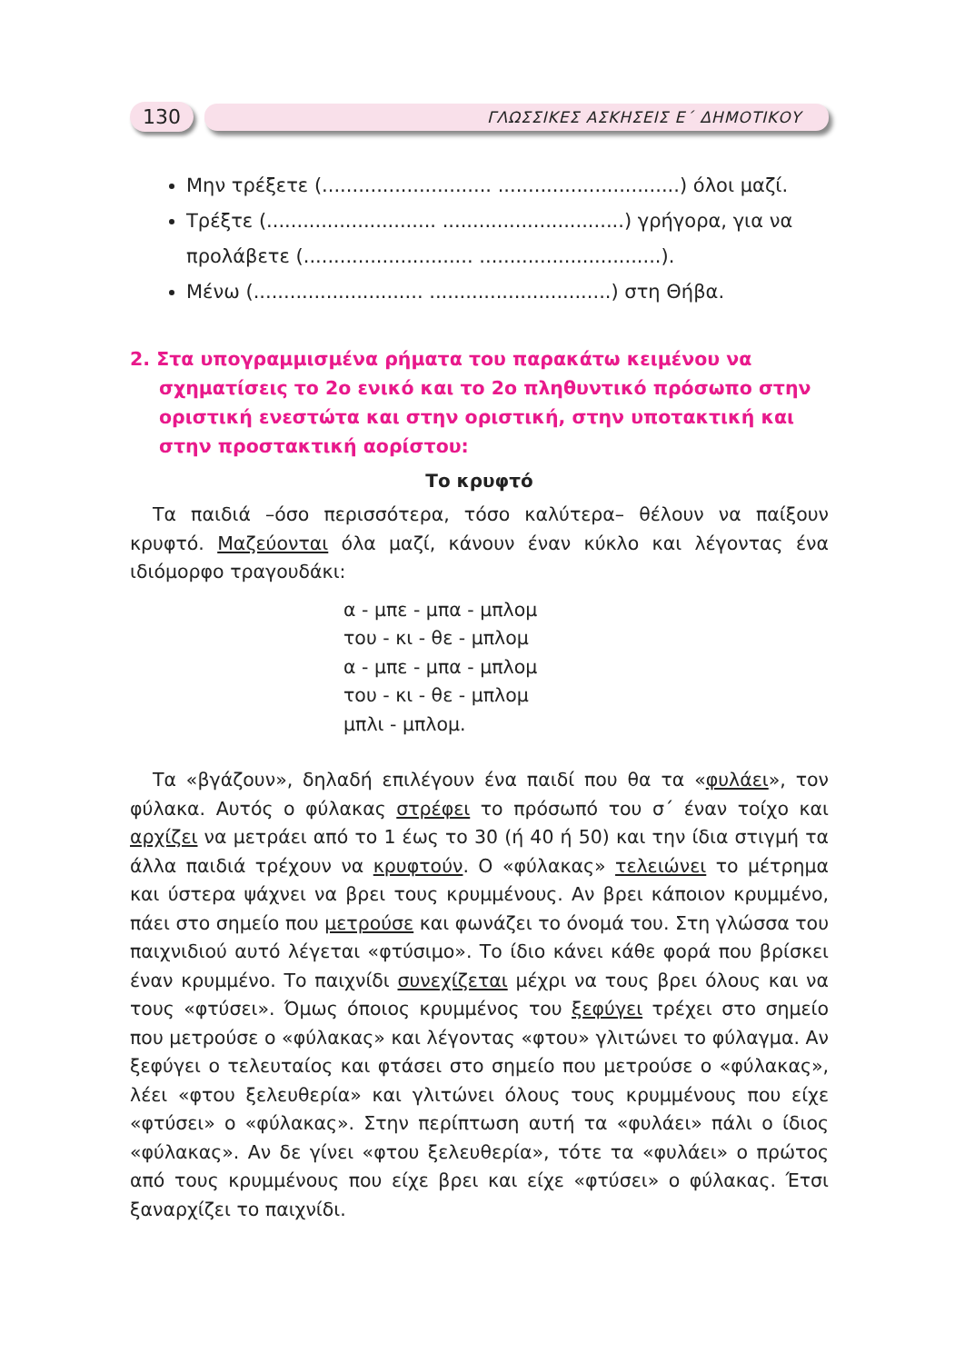130
ΓΛΩΣΣΙΚΕΣ ΑΣΚΗΣΕΙΣ Ε΄ ΔΗΜΟΤΙΚΟΥ
Μην τρέξετε (............................ ..............................) όλοι μαζί.
Τρέξτε (............................ ..............................) γρήγορα, για να προλάβετε (............................ ..............................).
Μένω (............................ ..............................) στη Θήβα.
2. Στα υπογραμμισμένα ρήματα του παρακάτω κειμένου να σχηματίσεις το 2ο ενικό και το 2ο πληθυντικό πρόσωπο στην οριστική ενεστώτα και στην οριστική, στην υποτακτική και στην προστακτική αορίστου:
Το κρυφτό
Τα παιδιά –όσο περισσότερα, τόσο καλύτερα– θέλουν να παίξουν κρυφτό. Μαζεύονται όλα μαζί, κάνουν έναν κύκλο και λέγοντας ένα ιδιόμορφο τραγουδάκι:
α - μπε - μπα - μπλομ
του - κι - θε - μπλομ
α - μπε - μπα - μπλομ
του - κι - θε - μπλομ
μπλι - μπλομ.
Τα «βγάζουν», δηλαδή επιλέγουν ένα παιδί που θα τα «φυλάει», τον φύλακα. Αυτός ο φύλακας στρέφει το πρόσωπό του σ΄ έναν τοίχο και αρχίζει να μετράει από το 1 έως το 30 (ή 40 ή 50) και την ίδια στιγμή τα άλλα παιδιά τρέχουν να κρυφτούν. Ο «φύλακας» τελειώνει το μέτρημα και ύστερα ψάχνει να βρει τους κρυμμένους. Αν βρει κάποιον κρυμμένο, πάει στο σημείο που μετρούσε και φωνάζει το όνομά του. Στη γλώσσα του παιχνιδιού αυτό λέγεται «φτύσιμο». Το ίδιο κάνει κάθε φορά που βρίσκει έναν κρυμμένο. Το παιχνίδι συνεχίζεται μέχρι να τους βρει όλους και να τους «φτύσει». Όμως όποιος κρυμμένος του ξεφύγει τρέχει στο σημείο που μετρούσε ο «φύλακας» και λέγοντας «φτου» γλιτώνει το φύλαγμα. Αν ξεφύγει ο τελευταίος και φτάσει στο σημείο που μετρούσε ο «φύλακας», λέει «φτου ξελευθερία» και γλιτώνει όλους τους κρυμμένους που είχε «φτύσει» ο «φύλακας». Στην περίπτωση αυτή τα «φυλάει» πάλι ο ίδιος «φύλακας». Αν δε γίνει «φτου ξελευθερία», τότε τα «φυλάει» ο πρώτος από τους κρυμμένους που είχε βρει και είχε «φτύσει» ο φύλακας. Έτσι ξαναρχίζει το παιχνίδι.